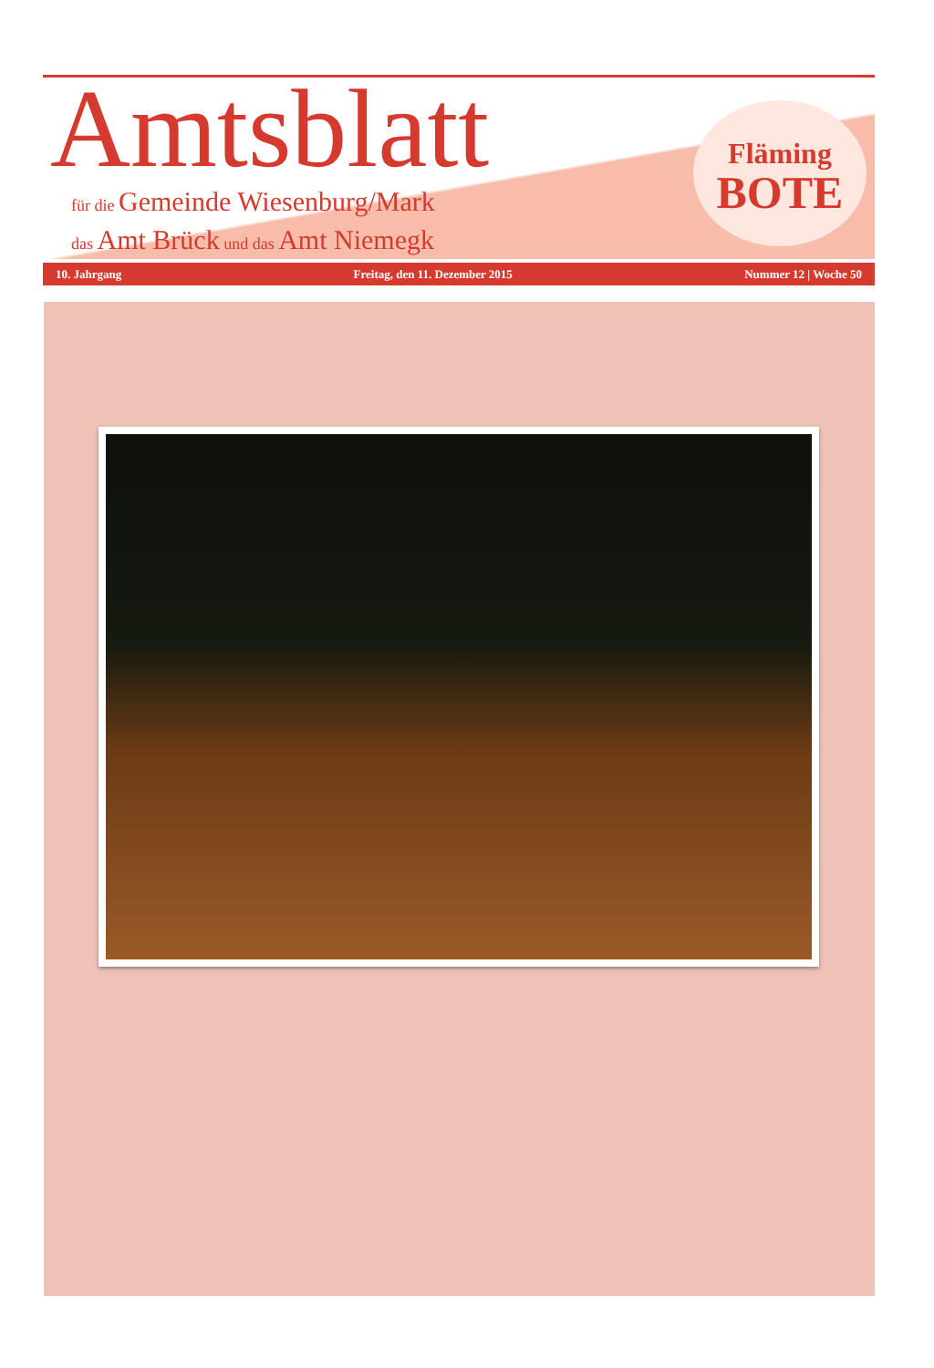Amtsblatt
für die Gemeinde Wiesenburg/Mark
das Amt Brück und das Amt Niemegk
Fläming
BOTE
10. Jahrgang Freitag, den 11. Dezember 2015 Nummer 12 | Woche 50